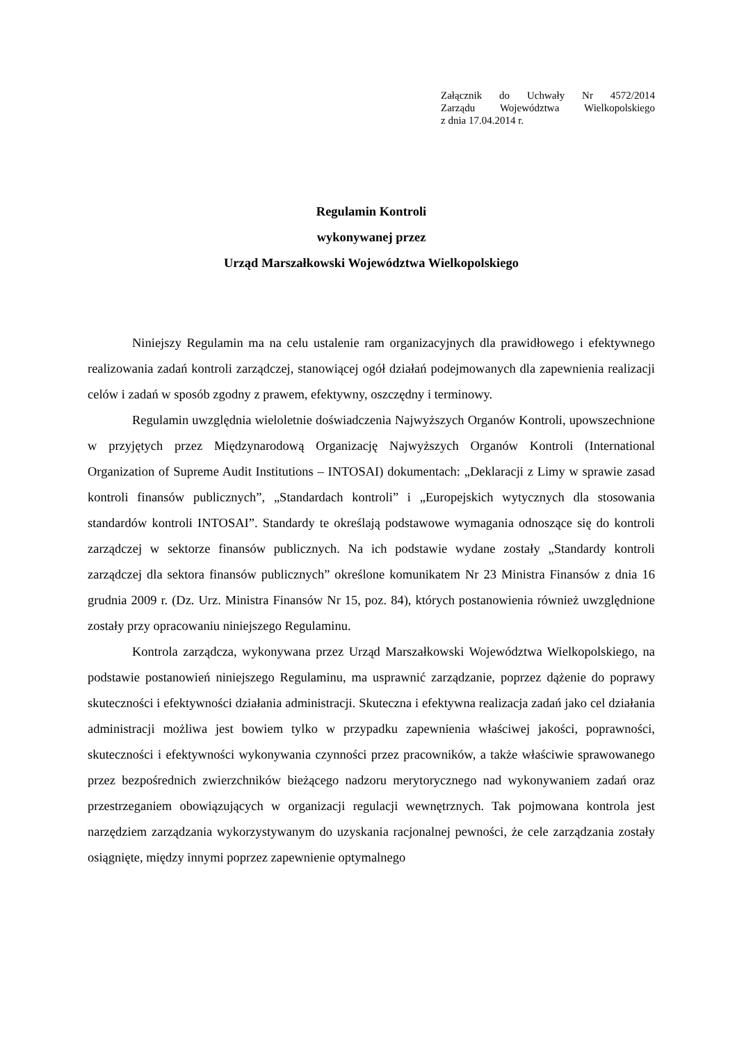Załącznik do Uchwały Nr 4572/2014
Zarządu Województwa Wielkopolskiego
z dnia 17.04.2014 r.
Regulamin Kontroli
wykonywanej przez
Urząd Marszałkowski Województwa Wielkopolskiego
Niniejszy Regulamin ma na celu ustalenie ram organizacyjnych dla prawidłowego i efektywnego realizowania zadań kontroli zarządczej, stanowiącej ogół działań podejmowanych dla zapewnienia realizacji celów i zadań w sposób zgodny z prawem, efektywny, oszczędny i terminowy.
Regulamin uwzględnia wieloletnie doświadczenia Najwyższych Organów Kontroli, upowszechnione w przyjętych przez Międzynarodową Organizację Najwyższych Organów Kontroli (International Organization of Supreme Audit Institutions – INTOSAI) dokumentach: „Deklaracji z Limy w sprawie zasad kontroli finansów publicznych”, „Standardach kontroli” i „Europejskich wytycznych dla stosowania standardów kontroli INTOSAI”. Standardy te określają podstawowe wymagania odnoszące się do kontroli zarządczej w sektorze finansów publicznych. Na ich podstawie wydane zostały „Standardy kontroli zarządczej dla sektora finansów publicznych” określone komunikatem Nr 23 Ministra Finansów z dnia 16 grudnia 2009 r. (Dz. Urz. Ministra Finansów Nr 15, poz. 84), których postanowienia również uwzględnione zostały przy opracowaniu niniejszego Regulaminu.
Kontrola zarządcza, wykonywana przez Urząd Marszałkowski Województwa Wielkopolskiego, na podstawie postanowień niniejszego Regulaminu, ma usprawnić zarządzanie, poprzez dążenie do poprawy skuteczności i efektywności działania administracji. Skuteczna i efektywna realizacja zadań jako cel działania administracji możliwa jest bowiem tylko w przypadku zapewnienia właściwej jakości, poprawności, skuteczności i efektywności wykonywania czynności przez pracowników, a także właściwie sprawowanego przez bezpośrednich zwierzchników bieżącego nadzoru merytorycznego nad wykonywaniem zadań oraz przestrzeganiem obowiązujących w organizacji regulacji wewnętrznych. Tak pojmowana kontrola jest narzędziem zarządzania wykorzystywanym do uzyskania racjonalnej pewności, że cele zarządzania zostały osiągnięte, między innymi poprzez zapewnienie optymalnego